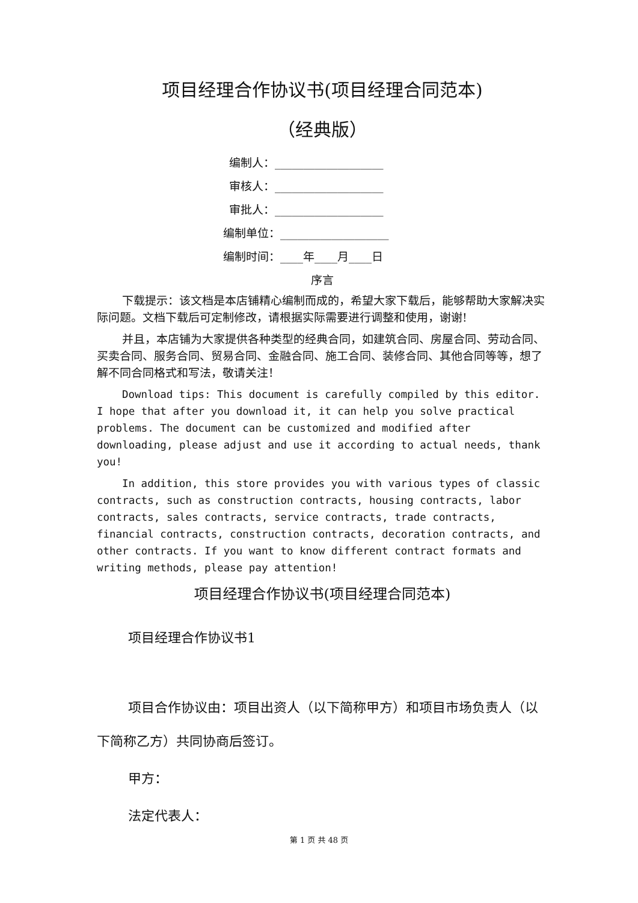项目经理合作协议书(项目经理合同范本)
（经典版）
编制人：___________________
审核人：___________________
审批人：___________________
编制单位：___________________
编制时间：____年____月____日
序言
下载提示：该文档是本店铺精心编制而成的，希望大家下载后，能够帮助大家解决实际问题。文档下载后可定制修改，请根据实际需要进行调整和使用，谢谢!
并且，本店铺为大家提供各种类型的经典合同，如建筑合同、房屋合同、劳动合同、买卖合同、服务合同、贸易合同、金融合同、施工合同、装修合同、其他合同等等，想了解不同合同格式和写法，敬请关注！
Download tips: This document is carefully compiled by this editor. I hope that after you download it, it can help you solve practical problems. The document can be customized and modified after downloading, please adjust and use it according to actual needs, thank you!
In addition, this store provides you with various types of classic contracts, such as construction contracts, housing contracts, labor contracts, sales contracts, service contracts, trade contracts, financial contracts, construction contracts, decoration contracts, and other contracts. If you want to know different contract formats and writing methods, please pay attention!
项目经理合作协议书(项目经理合同范本)
项目经理合作协议书1
项目合作协议由：项目出资人（以下简称甲方）和项目市场负责人（以下简称乙方）共同协商后签订。
甲方：
法定代表人：
第 1 页 共 48 页